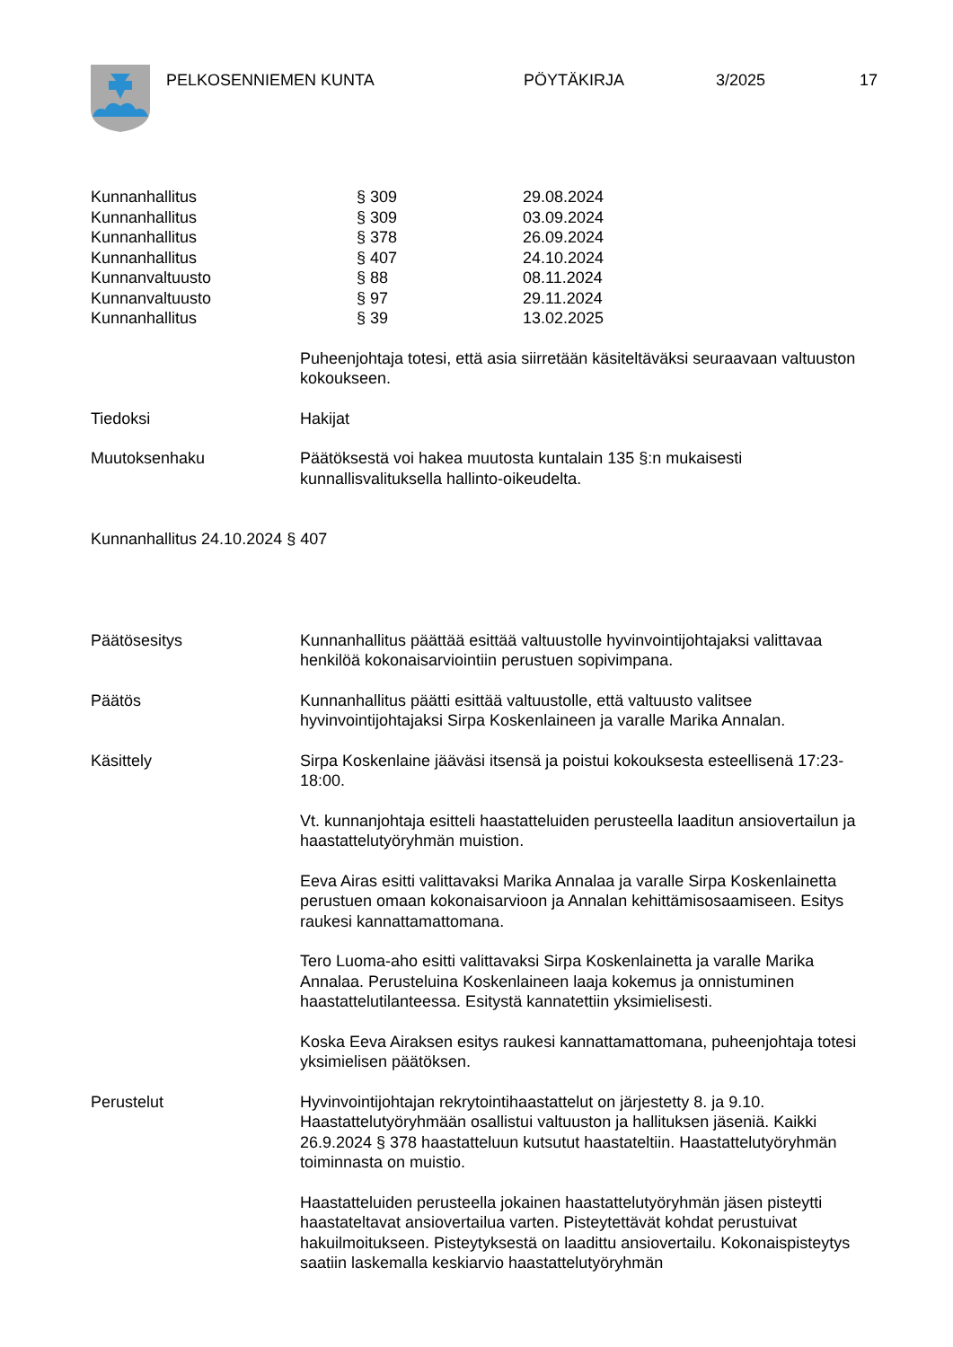PELKOSENNIEMEN KUNTA PÖYTÄKIRJA 3/2025 17
| Kunnanhallitus | § 309 | 29.08.2024 |
| Kunnanhallitus | § 309 | 03.09.2024 |
| Kunnanhallitus | § 378 | 26.09.2024 |
| Kunnanhallitus | § 407 | 24.10.2024 |
| Kunnanvaltuusto | § 88 | 08.11.2024 |
| Kunnanvaltuusto | § 97 | 29.11.2024 |
| Kunnanhallitus | § 39 | 13.02.2025 |
Puheenjohtaja totesi, että asia siirretään käsiteltäväksi seuraavaan valtuuston kokoukseen.
Tiedoksi Hakijat
Muutoksenhaku Päätöksestä voi hakea muutosta kuntalain 135 §:n mukaisesti kunnallisvalituksella hallinto-oikeudelta.
Kunnanhallitus 24.10.2024 § 407
Päätösesitys Kunnanhallitus päättää esittää valtuustolle hyvinvointijohtajaksi valittavaa henkilöä kokonaisarviointiin perustuen sopivimpana.
Päätös Kunnanhallitus päätti esittää valtuustolle, että valtuusto valitsee hyvinvointijohtajaksi Sirpa Koskenlaineen ja varalle Marika Annalan.
Käsittely Sirpa Koskenlaine jääväsi itsensä ja poistui kokouksesta esteellisenä 17:23-18:00.
Vt. kunnanjohtaja esitteli haastatteluiden perusteella laaditun ansiovertailun ja haastattelutyöryhmän muistion.
Eeva Airas esitti valittavaksi Marika Annalaa ja varalle Sirpa Koskenlainetta perustuen omaan kokonaisarvioon ja Annalan kehittämisosaamiseen. Esitys raukesi kannattamattomana.
Tero Luoma-aho esitti valittavaksi Sirpa Koskenlainetta ja varalle Marika Annalaa. Perusteluina Koskenlaineen laaja kokemus ja onnistuminen haastattelutilanteessa. Esitystä kannatettiin yksimielisesti.
Koska Eeva Airaksen esitys raukesi kannattamattomana, puheenjohtaja totesi yksimielisen päätöksen.
Perustelut Hyvinvointijohtajan rekrytointihaastattelut on järjestetty 8. ja 9.10. Haastattelutyöryhmään osallistui valtuuston ja hallituksen jäseniä. Kaikki 26.9.2024 § 378 haastatteluun kutsutut haastateltiin. Haastattelutyöryhmän toiminnasta on muistio.
Haastatteluiden perusteella jokainen haastattelutyöryhmän jäsen pisteytti haastateltavat ansiovertailua varten. Pisteytettävät kohdat perustuivat hakuilmoitukseen. Pisteytyksestä on laadittu ansiovertailu. Kokonaispisteytys saatiin laskemalla keskiarvio haastattelutyöryhmän